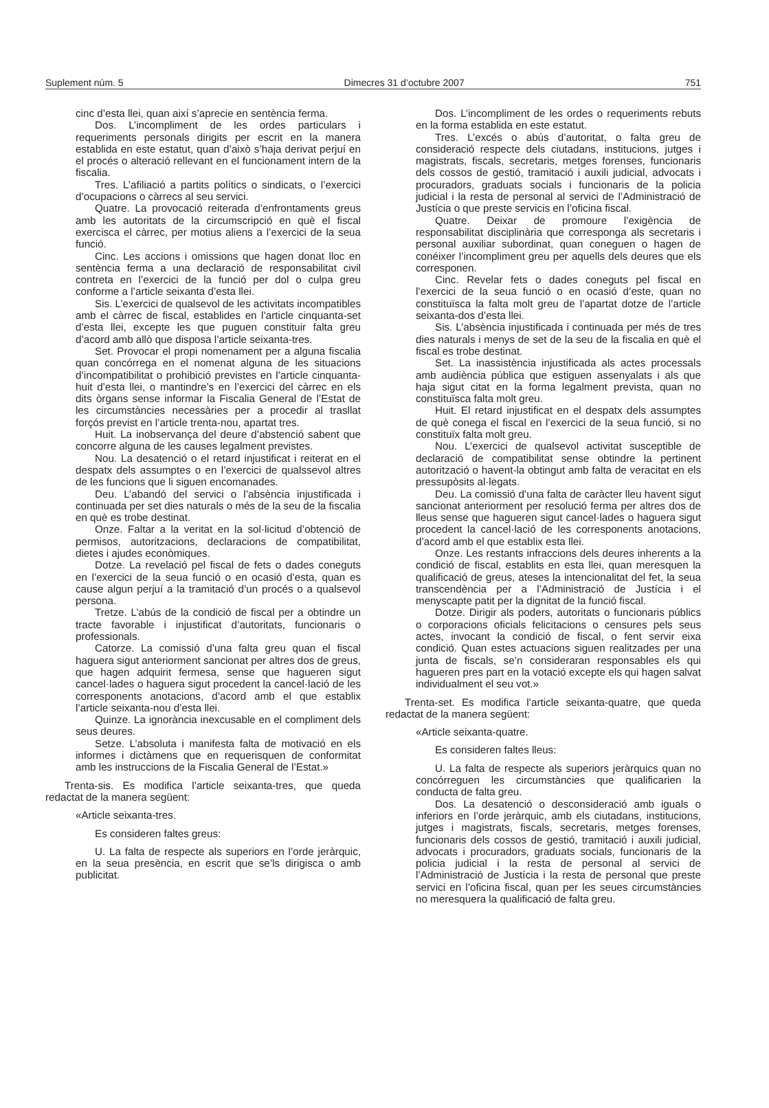Suplement núm. 5 Dimecres 31 d’octubre 2007 751
cinc d’esta llei, quan així s’aprecie en sentència ferma.
Dos. L’incompliment de les ordes particulars i requeriments personals dirigits per escrit en la manera establida en este estatut, quan d’això s’haja derivat perjuí en el procés o alteració rellevant en el funcionament intern de la fiscalia.
Tres. L’afiliació a partits polítics o sindicats, o l’exercici d’ocupacions o càrrecs al seu servici.
Quatre. La provocació reiterada d’enfrontaments greus amb les autoritats de la circumscripció en què el fiscal exercisca el càrrec, per motius aliens a l’exercici de la seua funció.
Cinc. Les accions i omissions que hagen donat lloc en sentència ferma a una declaració de responsabilitat civil contreta en l’exercici de la funció per dol o culpa greu conforme a l’article seixanta d’esta llei.
Sis. L’exercici de qualsevol de les activitats incompatibles amb el càrrec de fiscal, establides en l’article cinquanta-set d’esta llei, excepte les que puguen constituir falta greu d’acord amb allò que disposa l’article seixanta-tres.
Set. Provocar el propi nomenament per a alguna fiscalia quan concórrega en el nomenat alguna de les situacions d’incompatibilitat o prohibició previstes en l’article cinquanta-huit d’esta llei, o mantindre’s en l’exercici del càrrec en els dits òrgans sense informar la Fiscalia General de l’Estat de les circumstàncies necessàries per a procedir al trasllat forçós previst en l’article trenta-nou, apartat tres.
Huit. La inobservança del deure d’abstenció sabent que concorre alguna de les causes legalment previstes.
Nou. La desatenció o el retard injustificat i reiterat en el despatx dels assumptes o en l’exercici de qualssevol altres de les funcions que li siguen encomanades.
Deu. L’abandó del servici o l’absència injustificada i continuada per set dies naturals o més de la seu de la fiscalia en què es trobe destinat.
Onze. Faltar a la veritat en la sol·licitud d’obtenció de permisos, autoritzacions, declaracions de compatibilitat, dietes i ajudes econòmiques.
Dotze. La revelació pel fiscal de fets o dades coneguts en l’exercici de la seua funció o en ocasió d’esta, quan es cause algun perjuí a la tramitació d’un procés o a qualsevol persona.
Tretze. L’abús de la condició de fiscal per a obtindre un tracte favorable i injustificat d’autoritats, funcionaris o professionals.
Catorze. La comissió d’una falta greu quan el fiscal haguera sigut anteriorment sancionat per altres dos de greus, que hagen adquirit fermesa, sense que hagueren sigut cancel·lades o haguera sigut procedent la cancel·lació de les corresponents anotacions, d’acord amb el que establix l’article seixanta-nou d’esta llei.
Quinze. La ignorància inexcusable en el compliment dels seus deures.
Setze. L’absoluta i manifesta falta de motivació en els informes i dictàmens que en requerisquen de conformitat amb les instruccions de la Fiscalia General de l’Estat.»
Trenta-sis. Es modifica l’article seixanta-tres, que queda redactat de la manera següent:
«Article seixanta-tres.
Es consideren faltes greus:
U. La falta de respecte als superiors en l’orde jeràrquic, en la seua presència, en escrit que se’ls dirigisca o amb publicitat.
Dos. L’incompliment de les ordes o requeriments rebuts en la forma establida en este estatut.
Tres. L’excés o abús d’autoritat, o falta greu de consideració respecte dels ciutadans, institucions, jutges i magistrats, fiscals, secretaris, metges forenses, funcionaris dels cossos de gestió, tramitació i auxili judicial, advocats i procuradors, graduats socials i funcionaris de la policia judicial i la resta de personal al servici de l’Administració de Justícia o que preste servicis en l’oficina fiscal.
Quatre. Deixar de promoure l’exigència de responsabilitat disciplinària que corresponga als secretaris i personal auxiliar subordinat, quan coneguen o hagen de conéixer l’incompliment greu per aquells dels deures que els corresponen.
Cinc. Revelar fets o dades coneguts pel fiscal en l’exercici de la seua funció o en ocasió d’este, quan no constituïsca la falta molt greu de l’apartat dotze de l’article seixanta-dos d’esta llei.
Sis. L’absència injustificada i continuada per més de tres dies naturals i menys de set de la seu de la fiscalia en què el fiscal es trobe destinat.
Set. La inassistència injustificada als actes processals amb audiència pública que estiguen assenyalats i als que haja sigut citat en la forma legalment prevista, quan no constituïsca falta molt greu.
Huit. El retard injustificat en el despatx dels assumptes de què conega el fiscal en l’exercici de la seua funció, si no constituïx falta molt greu.
Nou. L’exercici de qualsevol activitat susceptible de declaració de compatibilitat sense obtindre la pertinent autorització o havent-la obtingut amb falta de veracitat en els pressupòsits al·legats.
Deu. La comissió d’una falta de caràcter lleu havent sigut sancionat anteriorment per resolució ferma per altres dos de lleus sense que hagueren sigut cancel·lades o haguera sigut procedent la cancel·lació de les corresponents anotacions, d’acord amb el que establix esta llei.
Onze. Les restants infraccions dels deures inherents a la condició de fiscal, establits en esta llei, quan meresquen la qualificació de greus, ateses la intencionalitat del fet, la seua transcendència per a l’Administració de Justícia i el menyscapte patit per la dignitat de la funció fiscal.
Dotze. Dirigir als poders, autoritats o funcionaris públics o corporacions oficials felicitacions o censures pels seus actes, invocant la condició de fiscal, o fent servir eixa condició. Quan estes actuacions siguen realitzades per una junta de fiscals, se’n consideraran responsables els qui hagueren pres part en la votació excepte els qui hagen salvat individualment el seu vot.»
Trenta-set. Es modifica l’article seixanta-quatre, que queda redactat de la manera següent:
«Article seixanta-quatre.
Es consideren faltes lleus:
U. La falta de respecte als superiors jeràrquics quan no concórreguen les circumstàncies que qualificarien la conducta de falta greu.
Dos. La desatenció o desconsideració amb iguals o inferiors en l’orde jeràrquic, amb els ciutadans, institucions, jutges i magistrats, fiscals, secretaris, metges forenses, funcionaris dels cossos de gestió, tramitació i auxili judicial, advocats i procuradors, graduats socials, funcionaris de la policia judicial i la resta de personal al servici de l’Administració de Justícia i la resta de personal que preste servici en l’oficina fiscal, quan per les seues circumstàncies no meresquera la qualificació de falta greu.